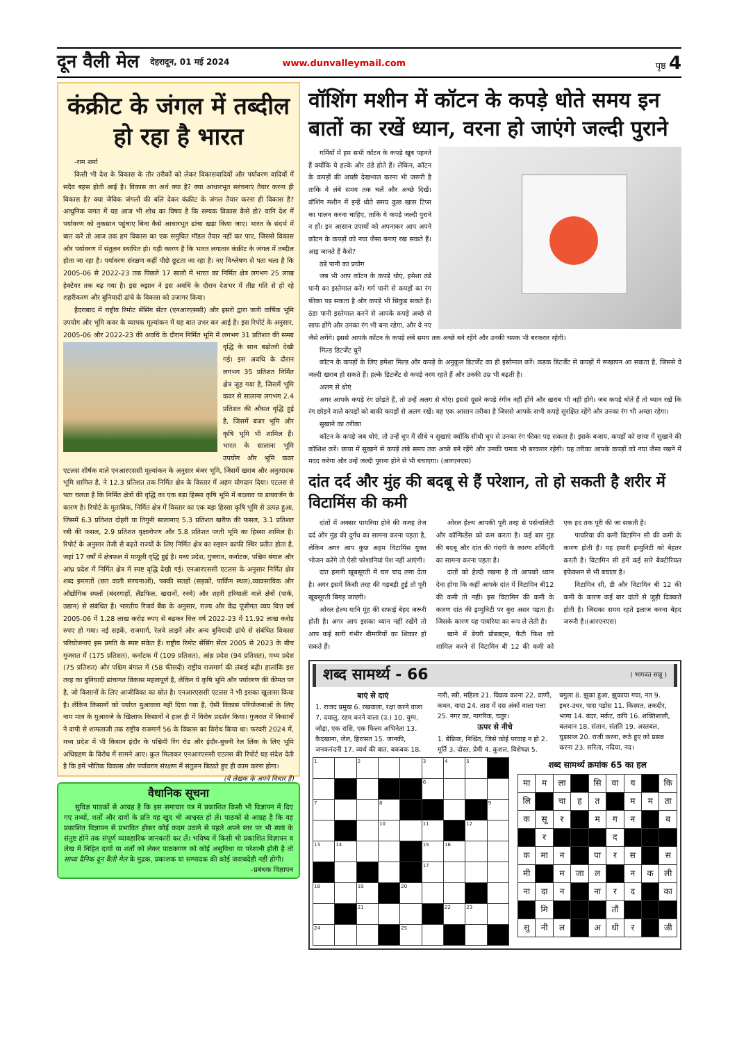दून वैली मेल देहरादून, 01 मई 2024 www.dunvalleymail.com पृष्ठ 4
कंक्रीट के जंगल में तब्दील हो रहा है भारत
-राम शर्मा
किसी भी देश के विकास के तौर तरीकों को लेकर विकासवादियों और पर्यावरण वादियों में सदैव बहस होती आई है। विकास का अर्थ क्या है? क्या आधारभूत सरंचनाएं तैयार करना ही विकास है? क्या जैविक जंगलों की बलि देकर कंक्रीट के जंगल तैयार करना ही विकास है? आधुनिक जगत में यह आज भी शोध का विषय है कि सम्यक विकास कैसे हो? यानि देश में पर्यावरण को नुकसान पहुंचाए बिना कैसे आधारभूत ढांचा खड़ा किया जाए। भारत के संदर्भ में बात करें तो आज तक हम विकास का एक समुचित मॉडल तैयार नहीं कर पाए, जिससे विकास और पर्यावरण में संतुलन स्थापित हो। यही कारण है कि भारत लगातार कंक्रीट के जंगल में तब्दील होता जा रहा है। पर्यावरण संरक्षण कहीं पीछे छूटता जा रहा है। नए विश्लेषण से पता चला है कि 2005-06 से 2022-23 तक पिछले 17 सालों में भारत का निर्मित क्षेत्र लगभग 25 लाख हेक्टेयर तक बढ़ गया है। इस रुझान ने इस अवधि के दौरान देशभर में तीव्र गति से हो रहे शहरीकरण और बुनियादी ढांचे के विकास को उजागर किया।
हैदराबाद में राष्ट्रीय रिमोट सेंसिंग सेंटर (एनआरएससी) और इसरो द्वारा जारी वार्षिक भूमि उपयोग और भूमि कवर के व्यापक मूल्यांकन में यह बात उभर कर आई है। इस रिपोर्ट के अनुसार, 2005-06 और 2022-23 की अवधि के दौरान निर्मित भूमि में लगभग 31 प्रतिशत की समग्र वृद्धि के साथ बढ़ोतरी देखी गई। इस अवधि के दौरान लगभग 35 प्रतिशत निर्मित क्षेत्र जुड़ गया है, जिसमें भूमि कवर से सालाना लगभग 2.4 प्रतिशत की औसत वृद्धि हुई है, जिसमें बंजर भूमि और कृषि भूमि भी शामिल हैं। भारत के सालाना भूमि उपयोग और भूमि कवर एटलस शीर्षक वाले एनआरएससी मूल्यांकन के अनुसार बंजर भूमि, जिसमें खराब और अनुत्पादक भूमि शामिल है, ने 12.3 प्रतिशत तक निर्मित क्षेत्र के विस्तार में अहम योगदान दिया। एटलस से पता चलता है कि निर्मित क्षेत्रों की वृद्धि का एक बड़ा हिस्सा कृषि भूमि में बदलाव या डायवर्जन के कारण है। रिपोर्ट के मुताबिक, निर्मित क्षेत्र में विस्तार का एक बड़ा हिस्सा कृषि भूमि से उत्पन्न हुआ, जिसमें 6.3 प्रतिशत दोहरी या तिगुनी सालानाए 5.3 प्रतिशत खरीफ की फसल, 3.1 प्रतिशत रबी की फसल, 2.9 प्रतिशत वृक्षारोपण और 5.8 प्रतिशत परती भूमि का हिस्सा शामिल है। रिपोर्ट के अनुसार तेजी से बढ़ते राज्यों के लिए निर्मित क्षेत्र का रुझान काफी स्थिर प्रतीत होता है, जहां 17 वर्षों में क्षेत्रफल में मामूली वृद्धि हुई है। मध्य प्रदेश, गुजरात, कर्नाटक, पश्चिम बंगाल और आंध्र प्रदेश में निर्मित क्षेत्र में स्पष्ट वृद्धि देखी गई। एनआरएससी एटलस के अनुसार निर्मित क्षेत्र शब्द इमारतों (छत वाली संरचनाओं), पक्की सतहों (सड़कों, पार्किंग स्थल),व्यावसायिक और औद्योगिक स्थलों (बंदरगाहों, लैंडफिल, खदानों, रनवे) और शहरी हरियाली वाले क्षेत्रों (पार्क, उद्यान) से संबंधित है। भारतीय रिजर्व बैंक के अनुसार, राज्य और केंद्र पूंजीगत व्यय वित्त वर्ष 2005-06 में 1.28 लाख करोड़ रुपए से बढ़कर वित्त वर्ष 2022-23 में 11.92 लाख करोड़ रुपए हो गया। नई सड़कें, राजमार्ग, रेलवे लाइनें और अन्य बुनियादी ढांचे से संबंधित विकास परियोजनाएं इस प्रगति के स्पष्ट संकेत हैं। राष्ट्रीय रिमोट सेंसिंग सेंटर 2005 से 2023 के बीच गुजरात में (175 प्रतिशत), कर्नाटक में (109 प्रतिशत), आंध्र प्रदेश (94 प्रतिशत), मध्य प्रदेश (75 प्रतिशत) और पश्चिम बंगाल में (58 फीसदी) राष्ट्रीय राजमार्ग की लंबाई बढ़ी। हालांकि इस तरह का बुनियादी ढांचागत विकास महत्वपूर्ण है, लेकिन ये कृषि भूमि और पर्यावरण की कीमत पर है, जो किसानों के लिए आजीविका का स्रोत है। एनआरएससी एटलस ने भी इसका खुलासा किया है। लेकिन किसानों को पर्याप्त मुआवजा नहीं दिया गया है, ऐसी विकास परियोजनाओं के लिए नाम मात्र के मुआवजे के खिलाफ किसानों ने हाल ही में विरोध प्रदर्शन किया। गुजरात में किसानों ने वापी से शामलाजी तक राष्ट्रीय राजमार्ग 56 के विकास का विरोध किया था। फरवरी 2024 में, मध्य प्रदेश में भी किसान इंदौर के पश्चिमी रिंग रोड और इंदौर-बुधनी रेल लिंक के लिए भूमि अधिग्रहण के विरोध में सामने आए। कुल मिलाकर एनआरएससी एटलस की रिपोर्ट यह संदेश देती है कि हमें भौतिक विकास और पर्यावरण संरक्षण में संतुलन बिठाते हुए ही काम करना होगा। (ये लेखक के अपने विचार हैं)
वैधानिक सूचना
सुविज्ञ पाठकों से आग्रह है कि इस समाचार पत्र में प्रकाशित किसी भी विज्ञापन में दिए गए तथ्यों, शर्तों और दावों के प्रति वह खुद भी आश्वस्त हो लें। पाठकों से आग्रह है कि वह प्रकाशित विज्ञापन से प्रभावित होकर कोई कदम उठाने से पहले अपने स्तर पर भी स्वयं के संतुष्ट होने तक संपूर्ण व्यावहारिक जानकारी कर लें। भविष्य में किसी भी प्रकाशित विज्ञापन व लेख में निहित दावों या शर्तों को लेकर पाठकगण को कोई असुविधा या परेशानी होती है तो साध्य दैनिक दून वैली मेल के मुद्रक, प्रकाशक या सम्पादक की कोई जवाबदेही नहीं होगी।
–प्रबंधक विज्ञापन
वॉशिंग मशीन में कॉटन के कपड़े धोते समय इन बातों का रखें ध्यान, वरना हो जाएंगे जल्दी पुराने
गर्मियों में हम सभी कॉटन के कपड़े खूब पहनते हैं क्योंकि ये हल्के और ठंडे होते हैं। लेकिन, कॉटन के कपड़ों की अच्छी देखभाल करना भी जरूरी है ताकि वे लंबे समय तक चलें और अच्छे दिखें। वॉशिंग मशीन में इन्हें धोते समय कुछ खास टिप्स का पालन करना चाहिए, ताकि ये कपड़े जल्दी पुराने न हों। इन आसान उपायों को अपनाकर आप अपने कॉटन के कपड़ों को नया जैसा बनाए रख सकते हैं। आइ जानते हैं कैसे?
ठंडे पानी का प्रयोग
जब भी आप कॉटन के कपड़े धोएं, हमेशा ठंडे पानी का इस्तेमाल करें। गर्म पानी से कपड़ों का रंग फीका पड़ सकता है और कपड़े भी सिकुड़ सकते हैं। ठंडा पानी इस्तेमाल करने से आपके कपड़े अच्छे से साफ होंगे और उनका रंग भी बना रहेगा, और वे नए जैसे लगेंगे। इससे आपके कॉटन के कपड़े लंबे समय तक अच्छे बने रहेंगे और उनकी चमक भी बरकरार रहेगी।
मिल्ड डिटर्जेंट चुनें
कॉटन के कपड़ों के लिए हमेशा मिल्ड और कपड़े के अनुकूल डिटर्जेंट का ही इस्तेमाल करें। कडक डिटर्जेंट से कपड़ों में रूखापन आ सकता है, जिससे वे जल्दी खराब हो सकते हैं। हल्के डिटर्जेंट से कपड़े नरम रहते हैं और उनकी उम्र भी बढ़ती है।
अलग से धोएं
अगर आपके कपड़े रंग छोड़ते हैं, तो उन्हें अलग से धोएं। इससे दूसरे कपड़े रंगीन नहीं होंगे और खराब भी नहीं होंगे। जब कपड़े धोते हैं तो ध्यान रखें कि रंग छोड़ने वाले कपड़ों को बाकी कपड़ों से अलग रखें। यह एक आसान तरीका है जिससे आपके सभी कपड़े सुरक्षित रहेंगे और उनका रंग भी अच्छा रहेगा।
सुखाने का तरीका
कॉटन के कपड़े जब धोएं, तो उन्हें धूप में सीधे न सुखाएं क्योंकि सीधी धूप से उनका रंग फीका पड़ सकता है। इसके बजाय, कपड़ों को छाया में सुखाने की कोशिश करें। छाया में सुखाने से कपड़े लंबे समय तक अच्छे बने रहेंगे और उनकी चमक भी बरकरार रहेगी। यह तरीका आपके कपड़ों को नया जैसा रखने में मदद करेगा और उन्हें जल्दी पुराना होने से भी बचाएगा। (आरएनएस)
दांत दर्द और मुंह की बदबू से हैं परेशान, तो हो सकती है शरीर में विटामिंस की कमी
दांतों में अक्सर पायरिया होने की वजह तेज दर्द और मुंह की दुर्गंध का सामना करना पड़ता है, लेकिन अगर आप कुछ अहम विटामिंस युक्त भोजन करेंगे तो ऐसी परेशानियां पेश नहीं आएंगी।
दांत हमारी खूबसूरती में चार चांद लगा देता है। अगर इसमें किसी तरह की गड़बड़ी हुई तो पूरी खूबसूरती बिगड़ जाएगी।
ओरल हेल्थ यानि मुंह की सफाई बेहद जरूरी होती है। अगर आप इसका ध्यान नहीं रखेंगे तो आप कई सारी गंभीर बीमारियों का शिकार हो सकते हैं।
ओरल हेल्थ आपकी पूरी तरह से पर्सनालिटी और कॉन्फिडेंस को कम करता है। कई बार मुंह की बदबू और दांत की गंदगी के कारण शर्मिंदगी का सामना करना पड़ता है।
दांतों को हेल्दी रखना है तो आपको ध्यान देना होगा कि कहीं आपके दांत में विटामिन बी12 की कमी तो नहीं। इस विटामिन की कमी के कारण दांत की इम्युनिटी पर बुरा असर पड़ता है। जिसके कारण यह पायरिया का रूप ले लेती है।
खाने में डेयरी प्रोडक्ट्स, फैटी फिश को शामिल करने से विटामिन बी 12 की कमी को एक हद तक पूरी की जा सकती है।
पायरिया की कमी विटामिन सी की कमी के कारण होती है। यह हमारी इम्युनिटी को बेहतर करती है। विटामिन सी हमें कई सारे बैक्टीरियल इंफेक्शन से भी बचाता है।
विटामिन सी, डी और विटामिन बी 12 की कमी के कारण कई बार दांतों से जुड़ी दिक्कतें होती है। जिसका समय रहते इलाज करना बेहद जरूरी है।(आरएनएस)
शब्द सामर्थ्य - 66 ( भागवत साहू )
बाएं से दाएं
1. राजद प्रमुख 6. रखवाला, रक्षा करने वाला 7. दयालु, रहम करने वाला (उ.) 10. युग्म, जोड़ा, एक राशि, एक फिल्म अभिनेता 13. कैदखाना, जेल, हिरासत 15. जानकी, जनकनंदनी 17. व्यर्थ की बात, बकबक 18. नारी, स्त्री, महिला 21. विक्रय करना 22. वाणी, कथन, वादा 24. ताश में दस अंकों वाला पत्ता 25. नगर का, नागरिक, चतुर।
ऊपर से नीचे
1. बेफ्रिक, निश्चिंत, जिसे कोई परवाह न हो 2. मूर्ति 3. दोस्त, प्रेमी 4. कुशल, विशेषज्ञ 5. बगुला 8. झुका हुआ, झुकाया गया, नत 9. इधर-उधर, पास पड़ोस 11. किस्मत, तकदीर, भाग्य 14. बंदर, मर्कट, कपि 16. शक्तिशाली, बलवान 18. संतान, संतति 19. अस्तबल, घुड़साल 20. राजी करना, रूठे हुए को प्रसन्न करना 23. सरिता, नदिया, नद।
| 1 | | 2 | | | 3 | 4 | 5 | |
| | | | | | 6 | | | |
| 7 | | | 8 | | | | | 9 |
| | | | 10 | | 11 | | 12 | |
| 13 | 14 | | | | 15 | 16 | | |
| | | | | | 17 | | | |
| 18 | | 19 | | 20 | | | | |
| | | 21 | | | | 22 | 23 | |
| 24 | | | | 25 | | | | |
शब्द सामर्थ्य क्रमांक 65 का हल
| मा | म | ला | | सि | वा | य | | कि |
| लि | | चा | ह | त | | म | म | ता |
| क | सू | र | | म | ग | न | | ब |
| | र | | | | द | | | |
| क | मा | न | | पा | र | स | | स |
| मी | | म | जा | ल | | न | क | ली |
| ना | दा | न | | ना | र | द | | का |
| | मि | | | | तौं | | | |
| सु | नी | ल | | अ | धी | र | | जी |